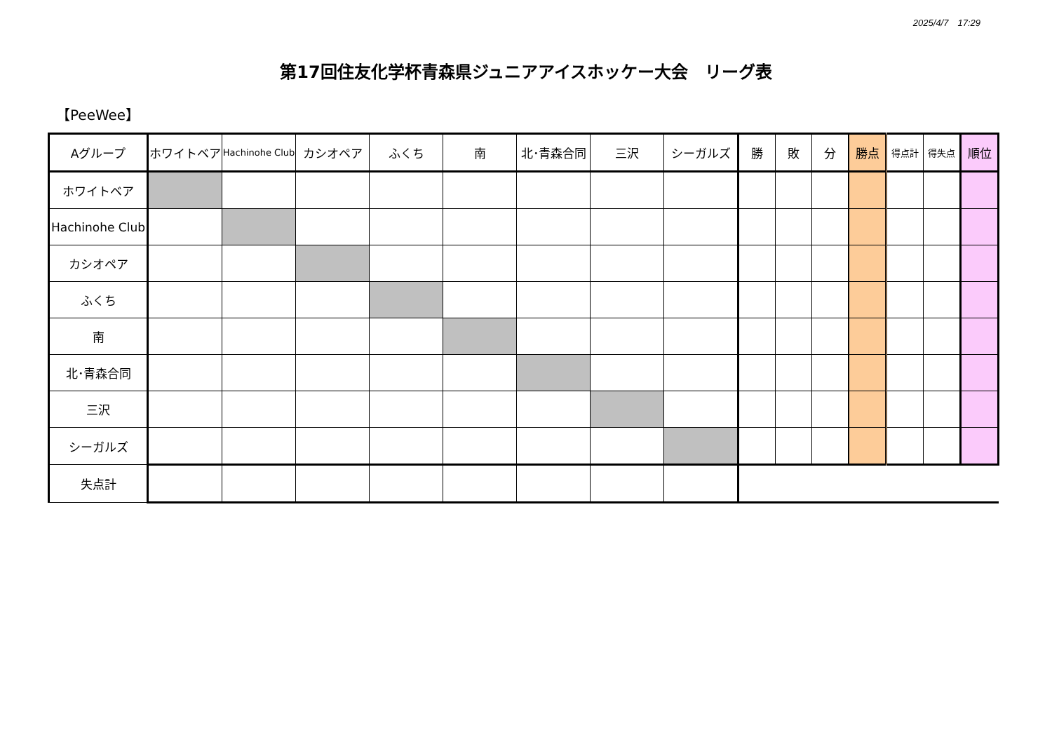2025/4/7　17:29
第17回住友化学杯青森県ジュニアアイスホッケー大会　リーグ表
【PeeWee】
| Aグループ | ホワイトベア | Hachinohe Club | カシオペア | ふくち | 南 | 北･青森合同 | 三沢 | シーガルズ | 勝 | 敗 | 分 | 勝点 | 得点計 | 得失点 | 順位 |
| --- | --- | --- | --- | --- | --- | --- | --- | --- | --- | --- | --- | --- | --- | --- | --- |
| ホワイトベア | | | | | | | | | | | | | | | |
| Hachinohe Club | | | | | | | | | | | | | | | |
| カシオペア | | | | | | | | | | | | | | | |
| ふくち | | | | | | | | | | | | | | | |
| 南 | | | | | | | | | | | | | | | |
| 北･青森合同 | | | | | | | | | | | | | | | |
| 三沢 | | | | | | | | | | | | | | | |
| シーガルズ | | | | | | | | | | | | | | | |
| 失点計 | | | | | | | | | | | | | | | |